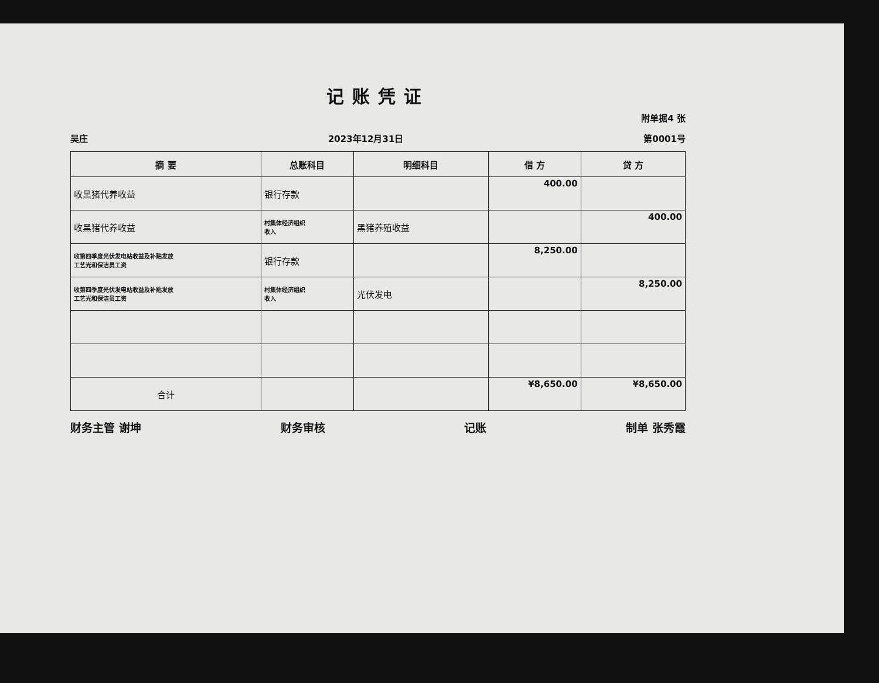记账凭证
附单据4 张
吴庄 2023年12月31日 第0001号
| 摘 要 | 总账科目 | 明细科目 | 借 方 | 贷 方 |
| --- | --- | --- | --- | --- |
| 收黑猪代养收益 | 银行存款 | | 400.00 | |
| 收黑猪代养收益 | 村集体经济组织 收入 | 黑猪养殖收益 | | 400.00 |
| 收第四季度光伏发电站收益及补贴发放 工艺光和保洁员工资 | 银行存款 | | 8,250.00 | |
| 收第四季度光伏发电站收益及补贴发放 工艺光和保洁员工资 | 村集体经济组织 收入 | 光伏发电 | | 8,250.00 |
| 合计 | | | ¥8,650.00 | ¥8,650.00 |
财务主管 谢坤 财务审核 记账 制单 张秀霞